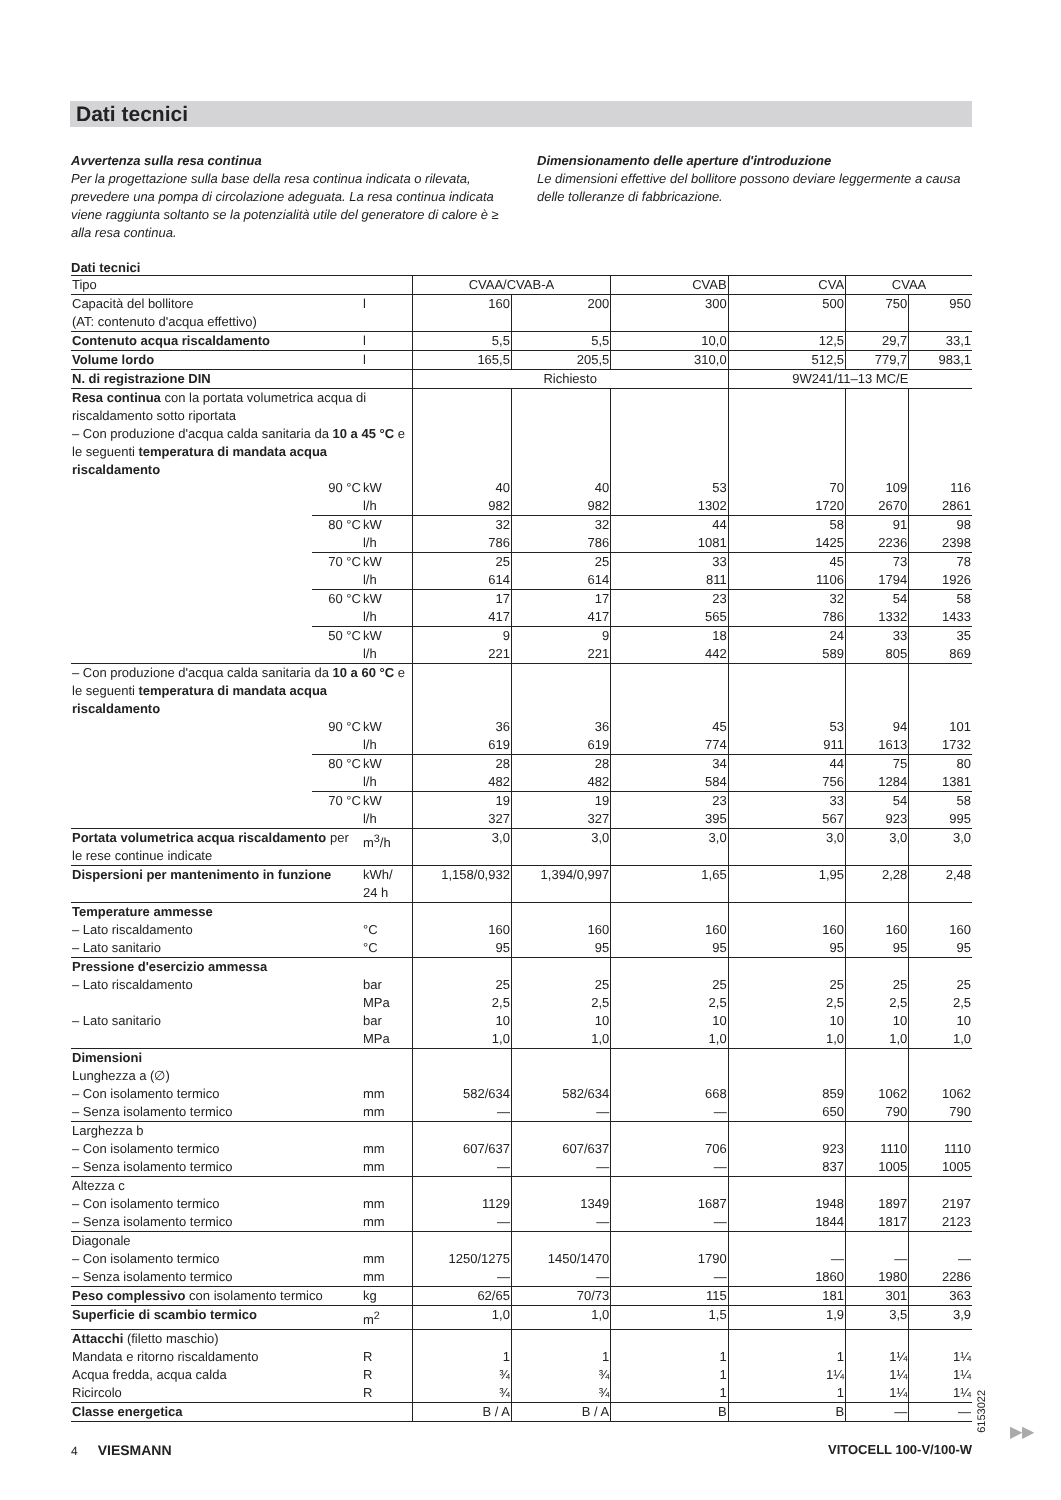Dati tecnici
Avvertenza sulla resa continua
Per la progettazione sulla base della resa continua indicata o rilevata, prevedere una pompa di circolazione adeguata. La resa continua indicata viene raggiunta soltanto se la potenzialità utile del generatore di calore è ≥ alla resa continua.
Dimensionamento delle aperture d'introduzione
Le dimensioni effettive del bollitore possono deviare leggermente a causa delle tolleranze di fabbricazione.
Dati tecnici
| Tipo | | | CVAA/CVAB-A | | CVAB | CVA | CVAA | |
| Capacità del bollitore (AT: contenuto d'acqua effettivo) | | l | 160 | 200 | 300 | 500 | 750 | 950 |
| Contenuto acqua riscaldamento | | l | 5,5 | 5,5 | 10,0 | 12,5 | 29,7 | 33,1 |
| Volume lordo | | l | 165,5 | 205,5 | 310,0 | 512,5 | 779,7 | 983,1 |
| N. di registrazione DIN | | | Richiesto | | | 9W241/11–13 MC/E | | |
| Resa continua con la portata volumetrica acqua di riscaldamento sotto riportata – Con produzione d'acqua calda sanitaria da 10 a 45 °C e le seguenti temperatura di mandata acqua riscaldamento | | | | | | | | |
| | 90 °C | kW l/h | 40 982 | 40 982 | 53 1302 | 70 1720 | 109 2670 | 116 2861 |
| | 80 °C | kW l/h | 32 786 | 32 786 | 44 1081 | 58 1425 | 91 2236 | 98 2398 |
| | 70 °C | kW l/h | 25 614 | 25 614 | 33 811 | 45 1106 | 73 1794 | 78 1926 |
| | 60 °C | kW l/h | 17 417 | 17 417 | 23 565 | 32 786 | 54 1332 | 58 1433 |
| | 50 °C | kW l/h | 9 221 | 9 221 | 18 442 | 24 589 | 33 805 | 35 869 |
| – Con produzione d'acqua calda sanitaria da 10 a 60 °C e le seguenti temperatura di mandata acqua riscaldamento | | | | | | | | |
| | 90 °C | kW l/h | 36 619 | 36 619 | 45 774 | 53 911 | 94 1613 | 101 1732 |
| | 80 °C | kW l/h | 28 482 | 28 482 | 34 584 | 44 756 | 75 1284 | 80 1381 |
| | 70 °C | kW l/h | 19 327 | 19 327 | 23 395 | 33 567 | 54 923 | 58 995 |
| Portata volumetrica acqua riscaldamento per le rese continue indicate | | m<sup>3</sup>/h | 3,0 | 3,0 | 3,0 | 3,0 | 3,0 | 3,0 |
| Dispersioni per mantenimento in funzione | | kWh/ 24 h | 1,158/0,932 | 1,394/0,997 | 1,65 | 1,95 | 2,28 | 2,48 |
| Temperature ammesse – Lato riscaldamento – Lato sanitario | | °C °C | 160 95 | 160 95 | 160 95 | 160 95 | 160 95 | 160 95 |
| Pressione d'esercizio ammessa – Lato riscaldamento – Lato sanitario | | bar MPa bar MPa | 25 2,5 10 1,0 | 25 2,5 10 1,0 | 25 2,5 10 1,0 | 25 2,5 10 1,0 | 25 2,5 10 1,0 | 25 2,5 10 1,0 |
| Dimensioni Lunghezza a (∅) – Con isolamento termico – Senza isolamento termico | | mm mm | 582/634 — | 582/634 — | 668 — | 859 650 | 1062 790 | 1062 790 |
| Larghezza b – Con isolamento termico – Senza isolamento termico | | mm mm | 607/637 — | 607/637 — | 706 — | 923 837 | 1110 1005 | 1110 1005 |
| Altezza c – Con isolamento termico – Senza isolamento termico | | mm mm | 1129 — | 1349 — | 1687 — | 1948 1844 | 1897 1817 | 2197 2123 |
| Diagonale – Con isolamento termico – Senza isolamento termico | | mm mm | 1250/1275 — | 1450/1470 — | 1790 — | — 1860 | — 1980 | — 2286 |
| Peso complessivo con isolamento termico | | kg | 62/65 | 70/73 | 115 | 181 | 301 | 363 |
| Superficie di scambio termico | | m<sup>2</sup> | 1,0 | 1,0 | 1,5 | 1,9 | 3,5 | 3,9 |
| Attacchi (filetto maschio) Mandata e ritorno riscaldamento Acqua fredda, acqua calda Ricircolo | | R R R | 1 ¾ ¾ | 1 ¾ ¾ | 1 1 1 | 1 1¼ 1 | 1¼ 1¼ 1¼ | 1¼ 1¼ 1¼ |
| Classe energetica | | | B / A | B / A | B | B | — | — |
6153022
▶▶
4 VIESMANN VITOCELL 100-V/100-W